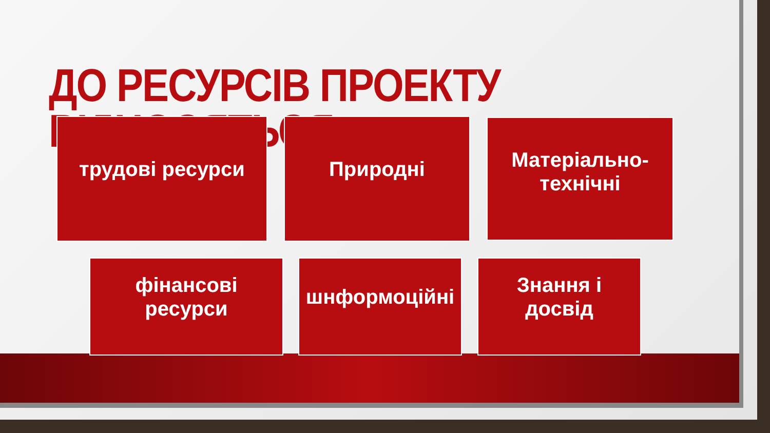ДО РЕСУРСІВ ПРОЕКТУ ВІДНОСЯТЬСЯ:
трудові ресурси Природні
Матеріально-
технічні
фінансові
ресурси
шнформоційні
Знання і
досвід